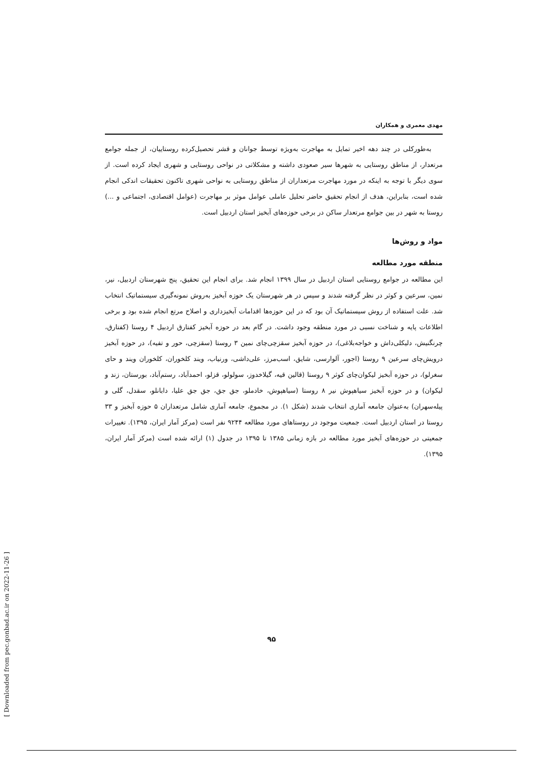مهدی معمری و همکاران
به‌طورکلی در چند دهه اخیر تمایل به مهاجرت به‌ویژه توسط جوانان و قشر تحصیل‌کرده روستاییان، از جمله جوامع مرتعدار، از مناطق روستایی به شهرها سیر صعودی داشته و مشکلاتی در نواحی روستایی و شهری ایجاد کرده است. از سوی دیگر با توجه به اینکه در مورد مهاجرت مرتعداران از مناطق روستایی به نواحی شهری تاکنون تحقیقات اندکی انجام شده است، بنابراین، هدف از انجام تحقیق حاضر تحلیل عاملی عوامل موثر بر مهاجرت (عوامل اقتصادی، اجتماعی و ...) روستا به شهر در بین جوامع مرتعدار ساکن در برخی حوزه‌های آبخیز استان اردبیل است.
مواد و روش‌ها
منطقه مورد مطالعه
این مطالعه در جوامع روستایی استان اردبیل در سال ۱۳۹۹ انجام شد. برای انجام این تحقیق، پنج شهرستان اردبیل، نیر، نمین، سرعین و کوثر در نظر گرفته شدند و سپس در هر شهرستان یک حوزه آبخیز به‌روش نمونه‌گیری سیستماتیک انتخاب شد. علت استفاده از روش سیستماتیک آن بود که در این حوزه‌ها اقدامات آبخیزداری و اصلاح مرتع انجام شده بود و برخی اطلاعات پایه و شناخت نسبی در مورد منطقه وجود داشت. در گام بعد در حوزه آبخیز کفتارق اردبیل ۴ روستا (کفتارق، چرنگنیش، دلیکلی‌داش و خواجه‌بلاغی)، در حوزه آبخیز سقزچی‌چای نمین ۳ روستا (سقزچی، حور و تفیه)، در حوزه آبخیز درویش‌چای سرعین ۹ روستا (اجور، آلوارسی، شایق، اسب‌مرز، علی‌داشی، ورنیاب، ویند کلخوران، کلخوران ویند و حای سغرلو)، در حوزه آبخیز لیکوان‌چای کوثر ۹ روستا (قالین قیه، گیلاخدوز، سولولو، قزلو، احمدآباد، رستم‌آباد، بورستان، زند و لیکوان) و در حوزه آبخیز سیاهپوش نیر ۸ روستا (سیاهپوش، خادملو، جق جق، جق جق علیا، دابانلو، سقدل، گلی و پیله‌سهران) به‌عنوان جامعه آماری انتخاب شدند (شکل ۱). در مجموع، جامعه آماری شامل مرتعداران ۵ حوزه آبخیز و ۳۳ روستا در استان اردبیل است. جمعیت موجود در روستاهای مورد مطالعه ۹۲۴۴ نفر است (مرکز آمار ایران، ۱۳۹۵). تغییرات جمعیتی در حوزه‌های آبخیز مورد مطالعه در بازه زمانی ۱۳۸۵ تا ۱۳۹۵ در جدول (۱) ارائه شده است (مرکز آمار ایران، ۱۳۹۵).
۹۵
[ Downloaded from pec.gonbad.ac.ir on 2022-11-26 ]